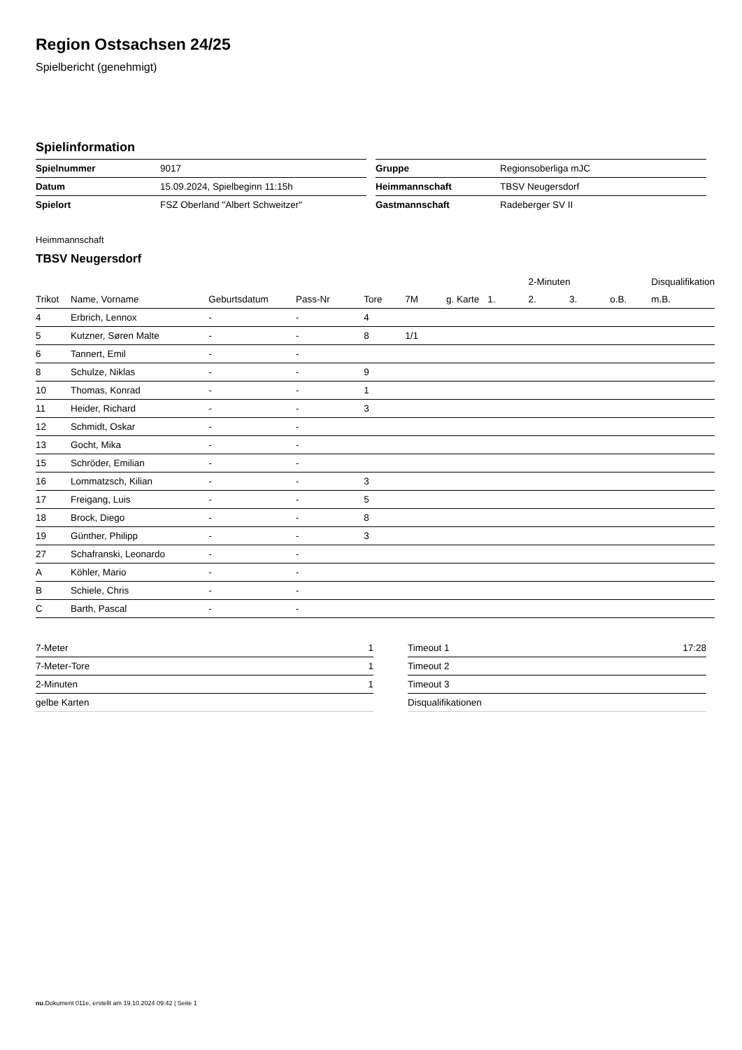Region Ostsachsen 24/25
Spielbericht (genehmigt)
Spielinformation
| Spielnummer | 9017 |
| Datum | 15.09.2024, Spielbeginn 11:15h |
| Spielort | FSZ Oberland "Albert Schweitzer" |
| Gruppe | Regionsoberliga mJC |
| Heimmannschaft | TBSV Neugersdorf |
| Gastmannschaft | Radeberger SV II |
Heimmannschaft
TBSV Neugersdorf
| | | | | | | | | 2-Minuten | | | Disqualifikation |
| --- | --- | --- | --- | --- | --- | --- | --- | --- | --- | --- | --- |
| Trikot | Name, Vorname | Geburtsdatum | Pass-Nr | Tore | 7M | g. Karte | 1. | 2. | 3. | o.B. | m.B. |
| 4 | Erbrich, Lennox | - | - | 4 | | | | | | | |
| 5 | Kutzner, Søren Malte | - | - | 8 | 1/1 | | | | | | |
| 6 | Tannert, Emil | - | - | | | | | | | | |
| 8 | Schulze, Niklas | - | - | 9 | | | | | | | |
| 10 | Thomas, Konrad | - | - | 1 | | | | | | | |
| 11 | Heider, Richard | - | - | 3 | | | | | | | |
| 12 | Schmidt, Oskar | - | - | | | | | | | | |
| 13 | Gocht, Mika | - | - | | | | | | | | |
| 15 | Schröder, Emilian | - | - | | | | | | | | |
| 16 | Lommatzsch, Kilian | - | - | 3 | | | | | | | |
| 17 | Freigang, Luis | - | - | 5 | | | | | | | |
| 18 | Brock, Diego | - | - | 8 | | | | | | | |
| 19 | Günther, Philipp | - | - | 3 | | | | | | | |
| 27 | Schafranski, Leonardo | - | - | | | | | | | | |
| A | Köhler, Mario | - | - | | | | | | | | |
| B | Schiele, Chris | - | - | | | | | | | | |
| C | Barth, Pascal | - | - | | | | | | | | |
| 7-Meter | 1 |
| 7-Meter-Tore | 1 |
| 2-Minuten | 1 |
| gelbe Karten | |
| Timeout 1 | 17:28 |
| Timeout 2 | |
| Timeout 3 | |
| Disqualifikationen | |
nu.Dokument 011e, erstellt am 19.10.2024 09:42 | Seite 1